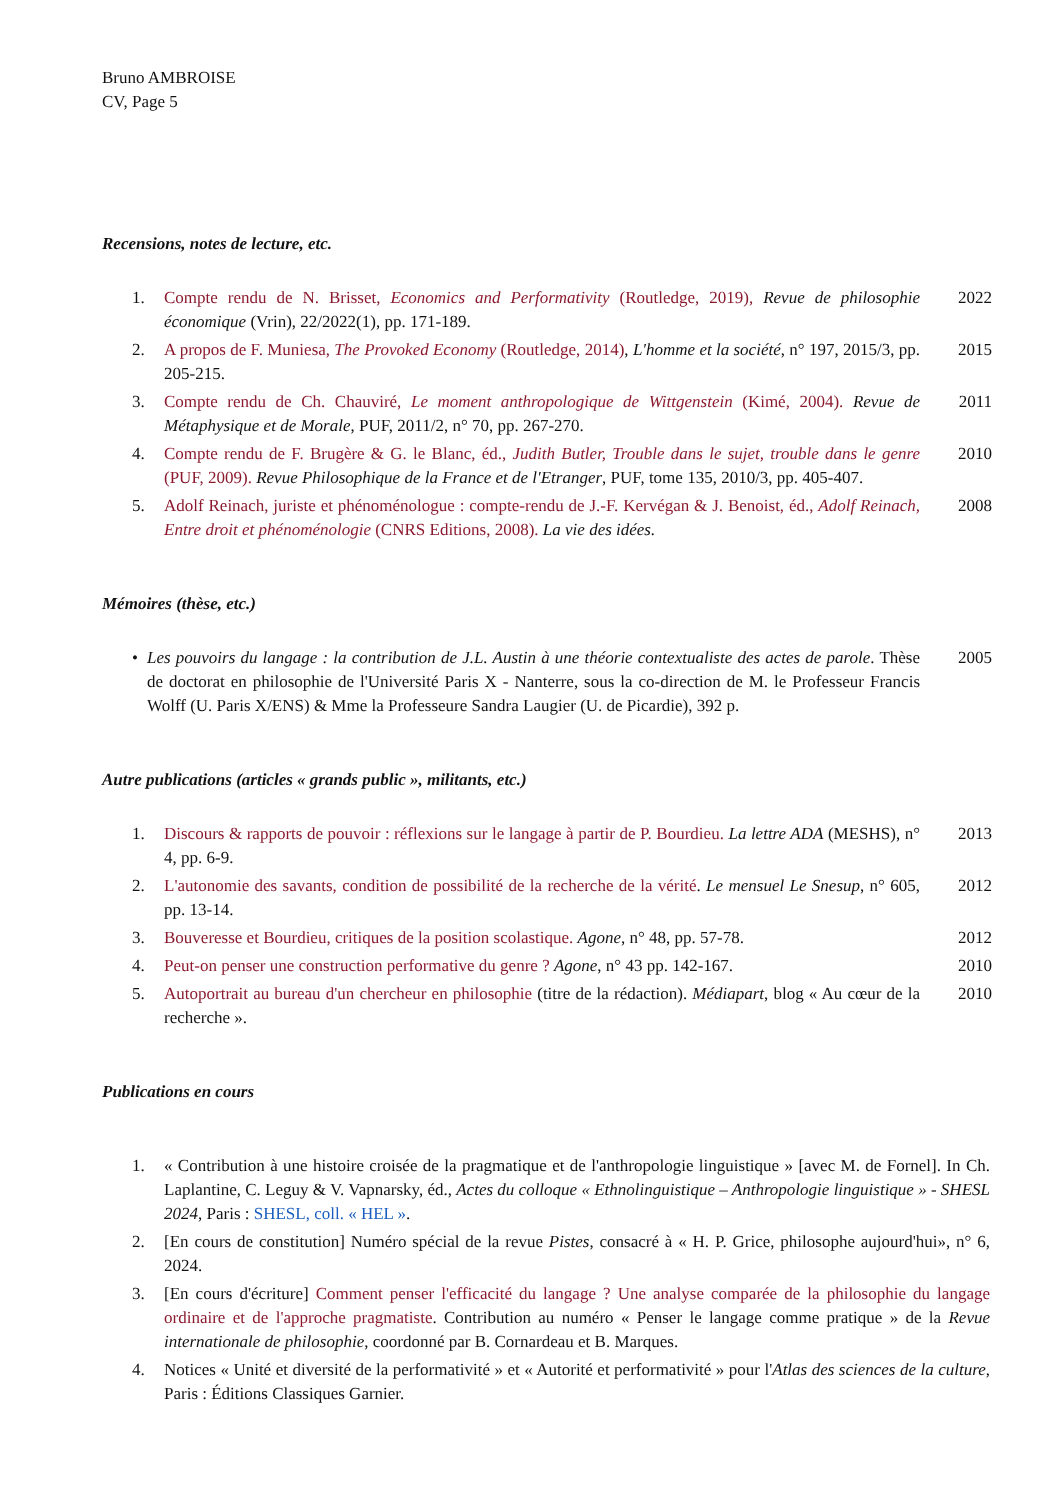Bruno AMBROISE
CV, Page 5
Recensions, notes de lecture, etc.
1. Compte rendu de N. Brisset, Economics and Performativity (Routledge, 2019), Revue de philosophie économique (Vrin), 22/2022(1), pp. 171-189. 2022
2. A propos de F. Muniesa, The Provoked Economy (Routledge, 2014), L'homme et la société, n° 197, 2015/3, pp. 205-215. 2015
3. Compte rendu de Ch. Chauviré, Le moment anthropologique de Wittgenstein (Kimé, 2004). Revue de Métaphysique et de Morale, PUF, 2011/2, n° 70, pp. 267-270. 2011
4. Compte rendu de F. Brugère & G. le Blanc, éd., Judith Butler, Trouble dans le sujet, trouble dans le genre (PUF, 2009). Revue Philosophique de la France et de l'Etranger, PUF, tome 135, 2010/3, pp. 405-407. 2010
5. Adolf Reinach, juriste et phénoménologue : compte-rendu de J.-F. Kervégan & J. Benoist, éd., Adolf Reinach, Entre droit et phénoménologie (CNRS Editions, 2008). La vie des idées. 2008
Mémoires (thèse, etc.)
• Les pouvoirs du langage : la contribution de J.L. Austin à une théorie contextualiste des actes de parole. Thèse de doctorat en philosophie de l'Université Paris X - Nanterre, sous la co-direction de M. le Professeur Francis Wolff (U. Paris X/ENS) & Mme la Professeure Sandra Laugier (U. de Picardie), 392 p. 2005
Autre publications (articles « grands public », militants, etc.)
1. Discours & rapports de pouvoir : réflexions sur le langage à partir de P. Bourdieu. La lettre ADA (MESHS), n° 4, pp. 6-9. 2013
2. L'autonomie des savants, condition de possibilité de la recherche de la vérité. Le mensuel Le Snesup, n° 605, pp. 13-14. 2012
3. Bouveresse et Bourdieu, critiques de la position scolastique. Agone, n° 48, pp. 57-78. 2012
4. Peut-on penser une construction performative du genre ? Agone, n° 43 pp. 142-167. 2010
5. Autoportrait au bureau d'un chercheur en philosophie (titre de la rédaction). Médiapart, blog « Au cœur de la recherche ». 2010
Publications en cours
1. « Contribution à une histoire croisée de la pragmatique et de l'anthropologie linguistique » [avec M. de Fornel]. In Ch. Laplantine, C. Leguy & V. Vapnarsky, éd., Actes du colloque « Ethnolinguistique – Anthropologie linguistique » - SHESL 2024, Paris : SHESL, coll. « HEL ».
2. [En cours de constitution] Numéro spécial de la revue Pistes, consacré à « H. P. Grice, philosophe aujourd'hui», n° 6, 2024.
3. [En cours d'écriture] Comment penser l'efficacité du langage ? Une analyse comparée de la philosophie du langage ordinaire et de l'approche pragmatiste. Contribution au numéro « Penser le langage comme pratique » de la Revue internationale de philosophie, coordonné par B. Cornardeau et B. Marques.
4. Notices « Unité et diversité de la performativité » et « Autorité et performativité » pour l'Atlas des sciences de la culture, Paris : Éditions Classiques Garnier.